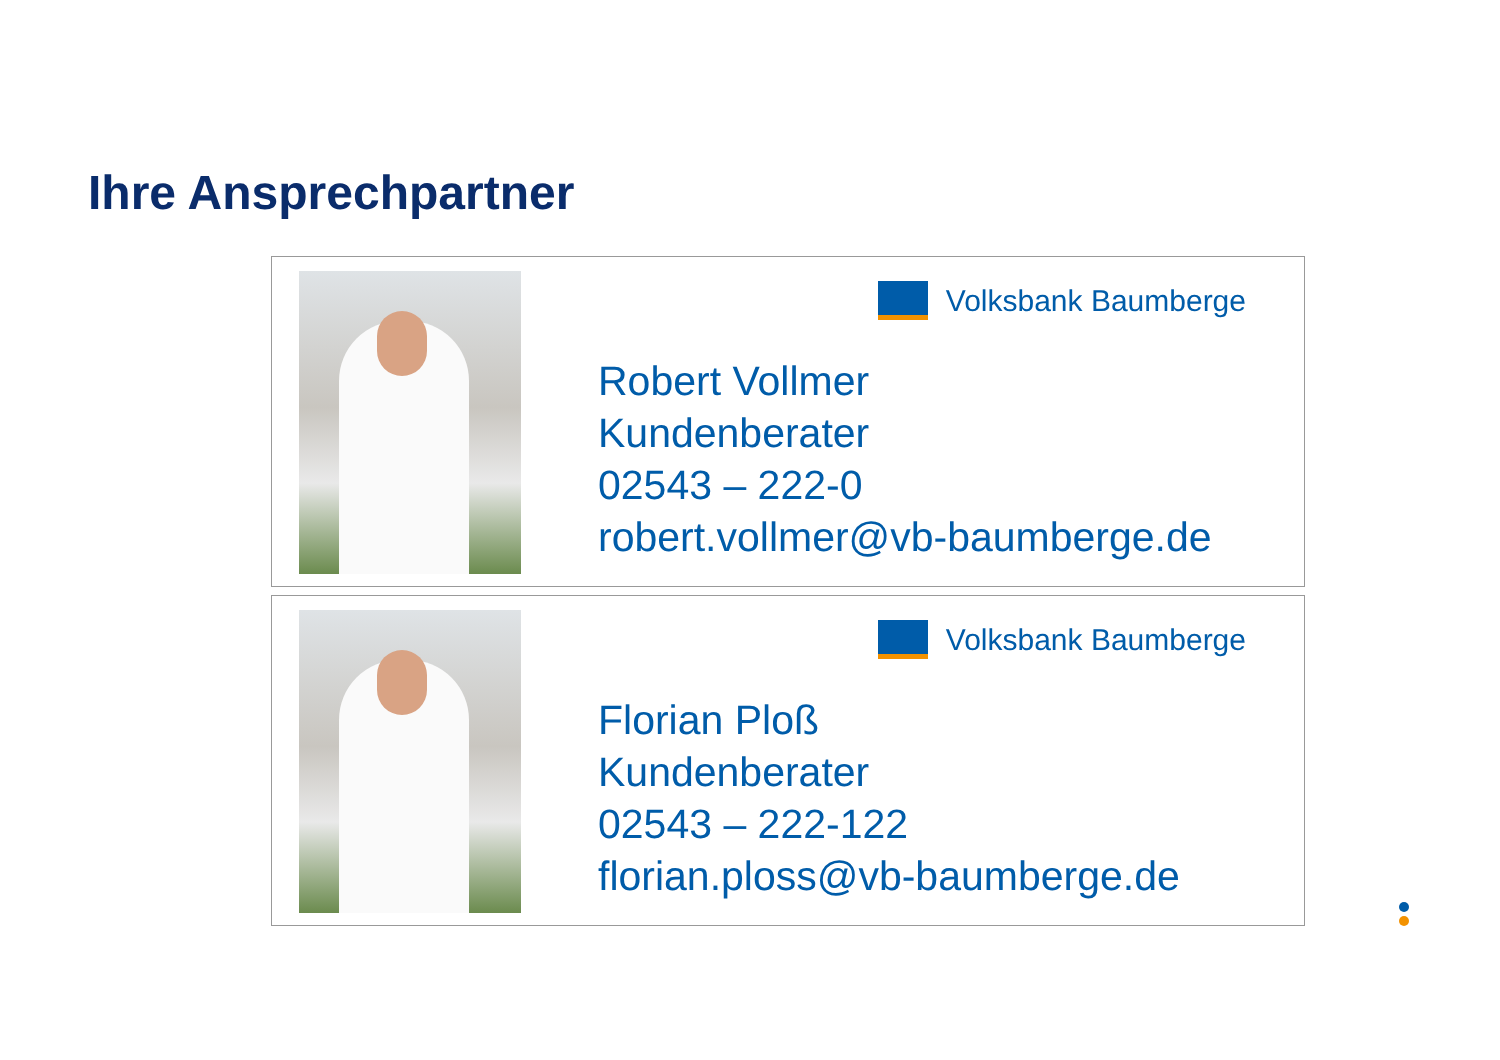Ihre Ansprechpartner
Volksbank Baumberge
Robert Vollmer
Kundenberater
02543 – 222-0
robert.vollmer@vb-baumberge.de
Volksbank Baumberge
Florian Ploß
Kundenberater
02543 – 222-122
florian.ploss@vb-baumberge.de